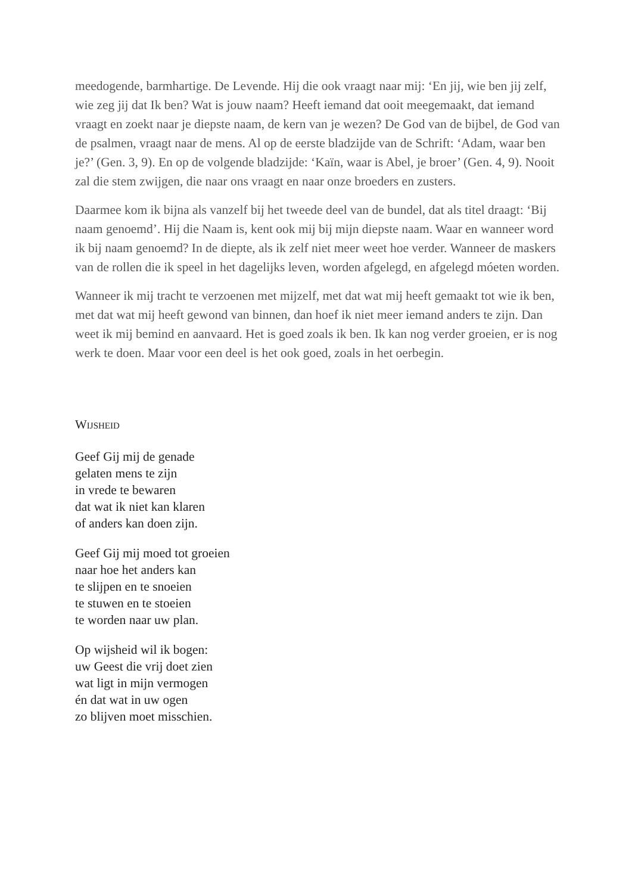meedogende, barmhartige. De Levende. Hij die ook vraagt naar mij: ‘En jij, wie ben jij zelf, wie zeg jij dat Ik ben? Wat is jouw naam? Heeft iemand dat ooit meegemaakt, dat iemand vraagt en zoekt naar je diepste naam, de kern van je wezen? De God van de bijbel, de God van de psalmen, vraagt naar de mens. Al op de eerste bladzijde van de Schrift: ‘Adam, waar ben je?’ (Gen. 3, 9). En op de volgende bladzijde: ‘Kaïn, waar is Abel, je broer’ (Gen. 4, 9). Nooit zal die stem zwijgen, die naar ons vraagt en naar onze broeders en zusters.
Daarmee kom ik bijna als vanzelf bij het tweede deel van de bundel, dat als titel draagt: ‘Bij naam genoemd’. Hij die Naam is, kent ook mij bij mijn diepste naam. Waar en wanneer word ik bij naam genoemd? In de diepte, als ik zelf niet meer weet hoe verder. Wanneer de maskers van de rollen die ik speel in het dagelijks leven, worden afgelegd, en afgelegd móeten worden.
Wanneer ik mij tracht te verzoenen met mijzelf, met dat wat mij heeft gemaakt tot wie ik ben, met dat wat mij heeft gewond van binnen, dan hoef ik niet meer iemand anders te zijn. Dan weet ik mij bemind en aanvaard. Het is goed zoals ik ben. Ik kan nog verder groeien, er is nog werk te doen. Maar voor een deel is het ook goed, zoals in het oerbegin.
WIJSHEID
Geef Gij mij de genade
gelaten mens te zijn
in vrede te bewaren
dat wat ik niet kan klaren
of anders kan doen zijn.
Geef Gij mij moed tot groeien
naar hoe het anders kan
te slijpen en te snoeien
te stuwen en te stoeien
te worden naar uw plan.
Op wijsheid wil ik bogen:
uw Geest die vrij doet zien
wat ligt in mijn vermogen
én dat wat in uw ogen
zo blijven moet misschien.